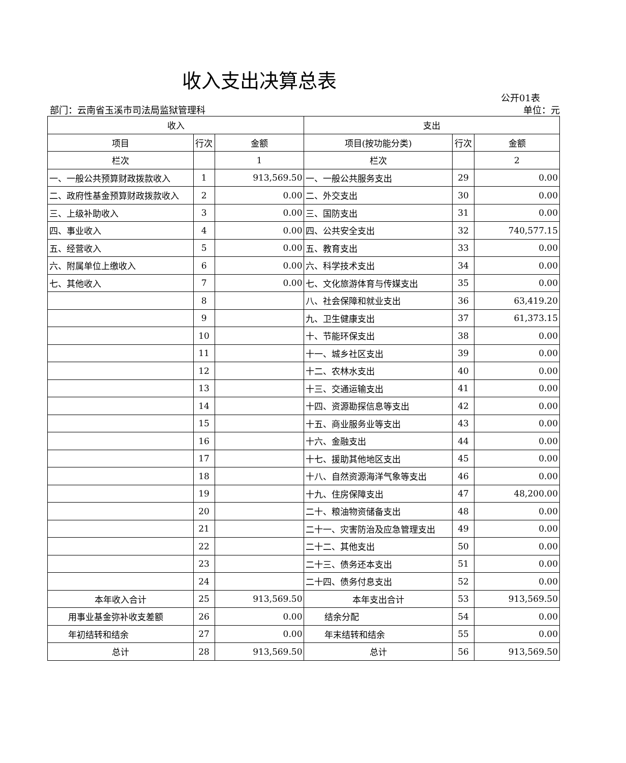收入支出决算总表
公开01表
部门：云南省玉溪市司法局监狱管理科 单位：元
| 收入 | | | 支出 | | |
| --- | --- | --- | --- | --- | --- |
| 项目 | 行次 | 金额 | 项目(按功能分类) | 行次 | 金额 |
| 栏次 | | 1 | 栏次 | | 2 |
| 一、一般公共预算财政拨款收入 | 1 | 913,569.50 | 一、一般公共服务支出 | 29 | 0.00 |
| 二、政府性基金预算财政拨款收入 | 2 | 0.00 | 二、外交支出 | 30 | 0.00 |
| 三、上级补助收入 | 3 | 0.00 | 三、国防支出 | 31 | 0.00 |
| 四、事业收入 | 4 | 0.00 | 四、公共安全支出 | 32 | 740,577.15 |
| 五、经营收入 | 5 | 0.00 | 五、教育支出 | 33 | 0.00 |
| 六、附属单位上缴收入 | 6 | 0.00 | 六、科学技术支出 | 34 | 0.00 |
| 七、其他收入 | 7 | 0.00 | 七、文化旅游体育与传媒支出 | 35 | 0.00 |
| | 8 | | 八、社会保障和就业支出 | 36 | 63,419.20 |
| | 9 | | 九、卫生健康支出 | 37 | 61,373.15 |
| | 10 | | 十、节能环保支出 | 38 | 0.00 |
| | 11 | | 十一、城乡社区支出 | 39 | 0.00 |
| | 12 | | 十二、农林水支出 | 40 | 0.00 |
| | 13 | | 十三、交通运输支出 | 41 | 0.00 |
| | 14 | | 十四、资源勘探信息等支出 | 42 | 0.00 |
| | 15 | | 十五、商业服务业等支出 | 43 | 0.00 |
| | 16 | | 十六、金融支出 | 44 | 0.00 |
| | 17 | | 十七、援助其他地区支出 | 45 | 0.00 |
| | 18 | | 十八、自然资源海洋气象等支出 | 46 | 0.00 |
| | 19 | | 十九、住房保障支出 | 47 | 48,200.00 |
| | 20 | | 二十、粮油物资储备支出 | 48 | 0.00 |
| | 21 | | 二十一、灾害防治及应急管理支出 | 49 | 0.00 |
| | 22 | | 二十二、其他支出 | 50 | 0.00 |
| | 23 | | 二十三、债务还本支出 | 51 | 0.00 |
| | 24 | | 二十四、债务付息支出 | 52 | 0.00 |
| 本年收入合计 | 25 | 913,569.50 | 本年支出合计 | 53 | 913,569.50 |
| 用事业基金弥补收支差额 | 26 | 0.00 | 结余分配 | 54 | 0.00 |
| 年初结转和结余 | 27 | 0.00 | 年末结转和结余 | 55 | 0.00 |
| 总计 | 28 | 913,569.50 | 总计 | 56 | 913,569.50 |